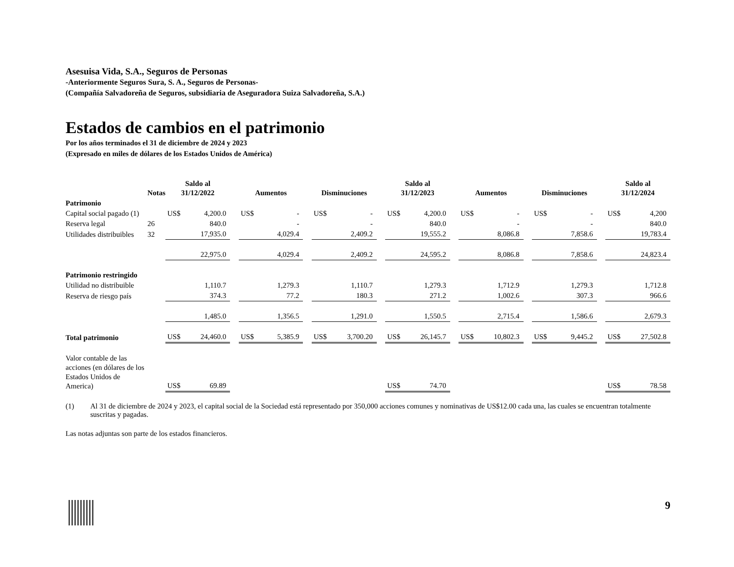Asesuisa Vida, S.A., Seguros de Personas
-Anteriormente Seguros Sura, S. A., Seguros de Personas-
(Compañía Salvadoreña de Seguros, subsidiaria de Aseguradora Suiza Salvadoreña, S.A.)
Estados de cambios en el patrimonio
Por los años terminados el 31 de diciembre de 2024 y 2023
(Expresado en miles de dólares de los Estados Unidos de América)
| | Notas | Saldo al 31/12/2022 | | | Aumentos | | | Disminuciones | | | Saldo al 31/12/2023 | | | Aumentos | | | Disminuciones | | | Saldo al 31/12/2024 | |
| --- | --- | --- | --- | --- | --- | --- | --- | --- | --- | --- | --- | --- | --- | --- | --- | --- | --- | --- | --- | --- | --- |
| Patrimonio | | | | | | | | | | | | | | | | | | | | | |
| Capital social pagado (1) | | US$ | 4,200.0 | | US$ | - | | US$ | - | | US$ | 4,200.0 | | US$ | - | | US$ | - | | US$ | 4,200 |
| Reserva legal | 26 | | 840.0 | | | - | | | - | | | 840.0 | | | - | | | - | | | 840.0 |
| Utilidades distribuibles | 32 | | 17,935.0 | | | 4,029.4 | | | 2,409.2 | | | 19,555.2 | | | 8,086.8 | | | 7,858.6 | | | 19,783.4 |
| | | | 22,975.0 | | | 4,029.4 | | | 2,409.2 | | | 24,595.2 | | | 8,086.8 | | | 7,858.6 | | | 24,823.4 |
| Patrimonio restringido | | | | | | | | | | | | | | | | | | | | | |
| Utilidad no distribuible | | | 1,110.7 | | | 1,279.3 | | | 1,110.7 | | | 1,279.3 | | | 1,712.9 | | | 1,279.3 | | | 1,712.8 |
| Reserva de riesgo país | | | 374.3 | | | 77.2 | | | 180.3 | | | 271.2 | | | 1,002.6 | | | 307.3 | | | 966.6 |
| | | | 1,485.0 | | | 1,356.5 | | | 1,291.0 | | | 1,550.5 | | | 2,715.4 | | | 1,586.6 | | | 2,679.3 |
| Total patrimonio | | US$ | 24,460.0 | | US$ | 5,385.9 | | US$ | 3,700.20 | | US$ | 26,145.7 | | US$ | 10,802.3 | | US$ | 9,445.2 | | US$ | 27,502.8 |
| Valor contable de las acciones (en dólares de los Estados Unidos de America) | | US$ | 69.89 | | | | | | | | US$ | 74.70 | | | | | | | | US$ | 78.58 |
(1) Al 31 de diciembre de 2024 y 2023, el capital social de la Sociedad está representado por 350,000 acciones comunes y nominativas de US$12.00 cada una, las cuales se encuentran totalmente suscritas y pagadas.
Las notas adjuntas son parte de los estados financieros.
9